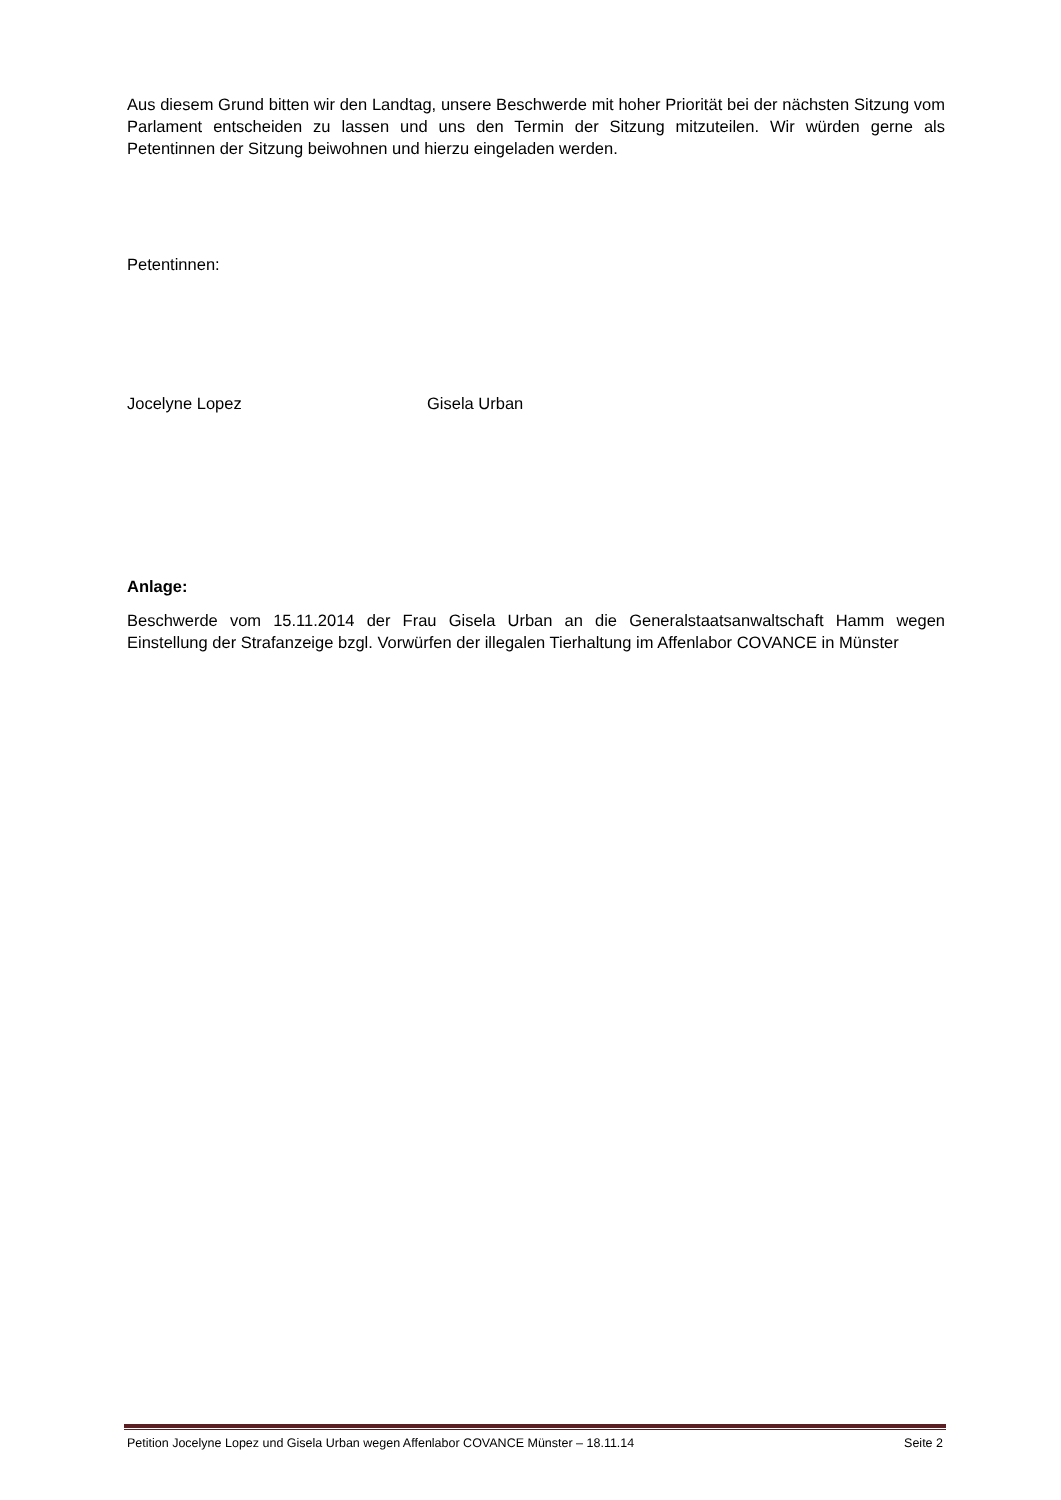Aus diesem Grund bitten wir den Landtag, unsere Beschwerde mit hoher Priorität bei der nächsten Sitzung vom Parlament entscheiden zu lassen und uns den Termin der Sitzung mitzuteilen. Wir würden gerne als Petentinnen der Sitzung beiwohnen und hierzu eingeladen werden.
Petentinnen:
Jocelyne Lopez Gisela Urban
Anlage:
Beschwerde vom 15.11.2014 der Frau Gisela Urban an die Generalstaatsanwaltschaft Hamm wegen Einstellung der Strafanzeige bzgl. Vorwürfen der illegalen Tierhaltung im Affenlabor COVANCE in Münster
Petition Jocelyne Lopez und Gisela Urban wegen Affenlabor COVANCE Münster – 18.11.14 Seite 2